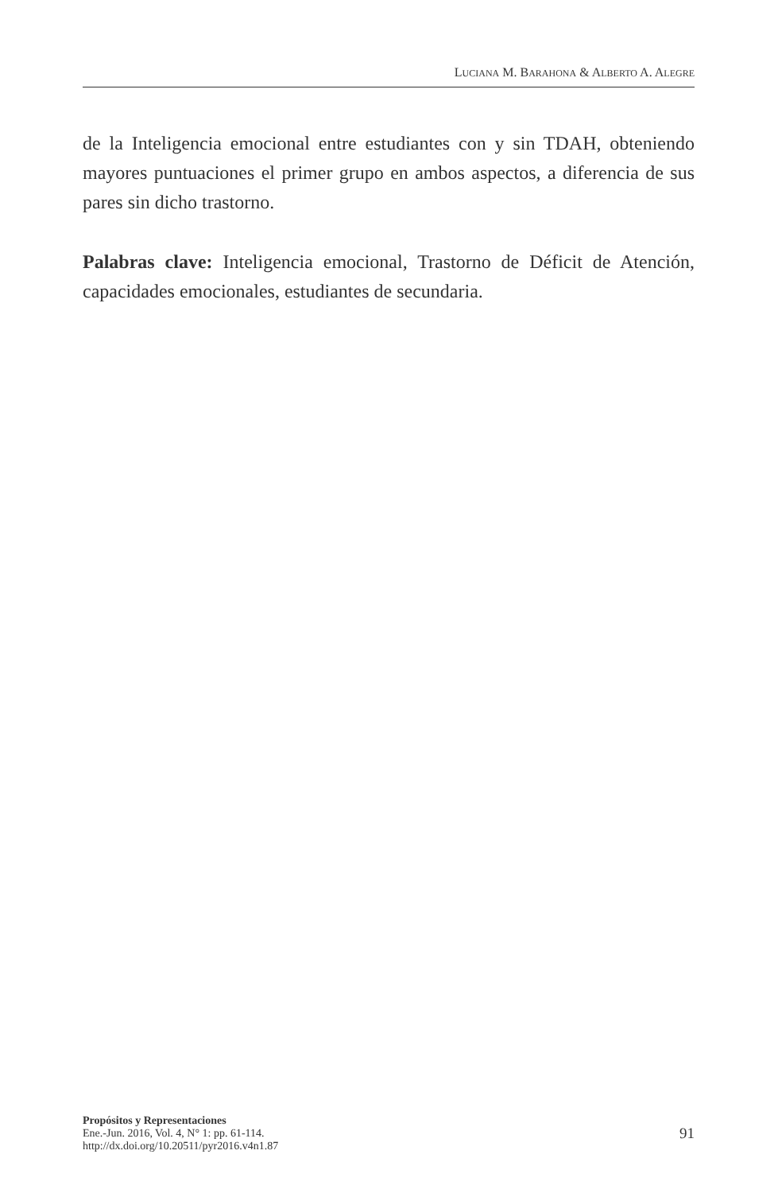LUCIANA M. BARAHONA & ALBERTO A. ALEGRE
de la Inteligencia emocional entre estudiantes con y sin TDAH, obteniendo mayores puntuaciones el primer grupo en ambos aspectos, a diferencia de sus pares sin dicho trastorno.
Palabras clave: Inteligencia emocional, Trastorno de Déficit de Atención, capacidades emocionales, estudiantes de secundaria.
Propósitos y Representaciones
Ene.-Jun. 2016, Vol. 4, N° 1: pp. 61-114.
http://dx.doi.org/10.20511/pyr2016.v4n1.87
91